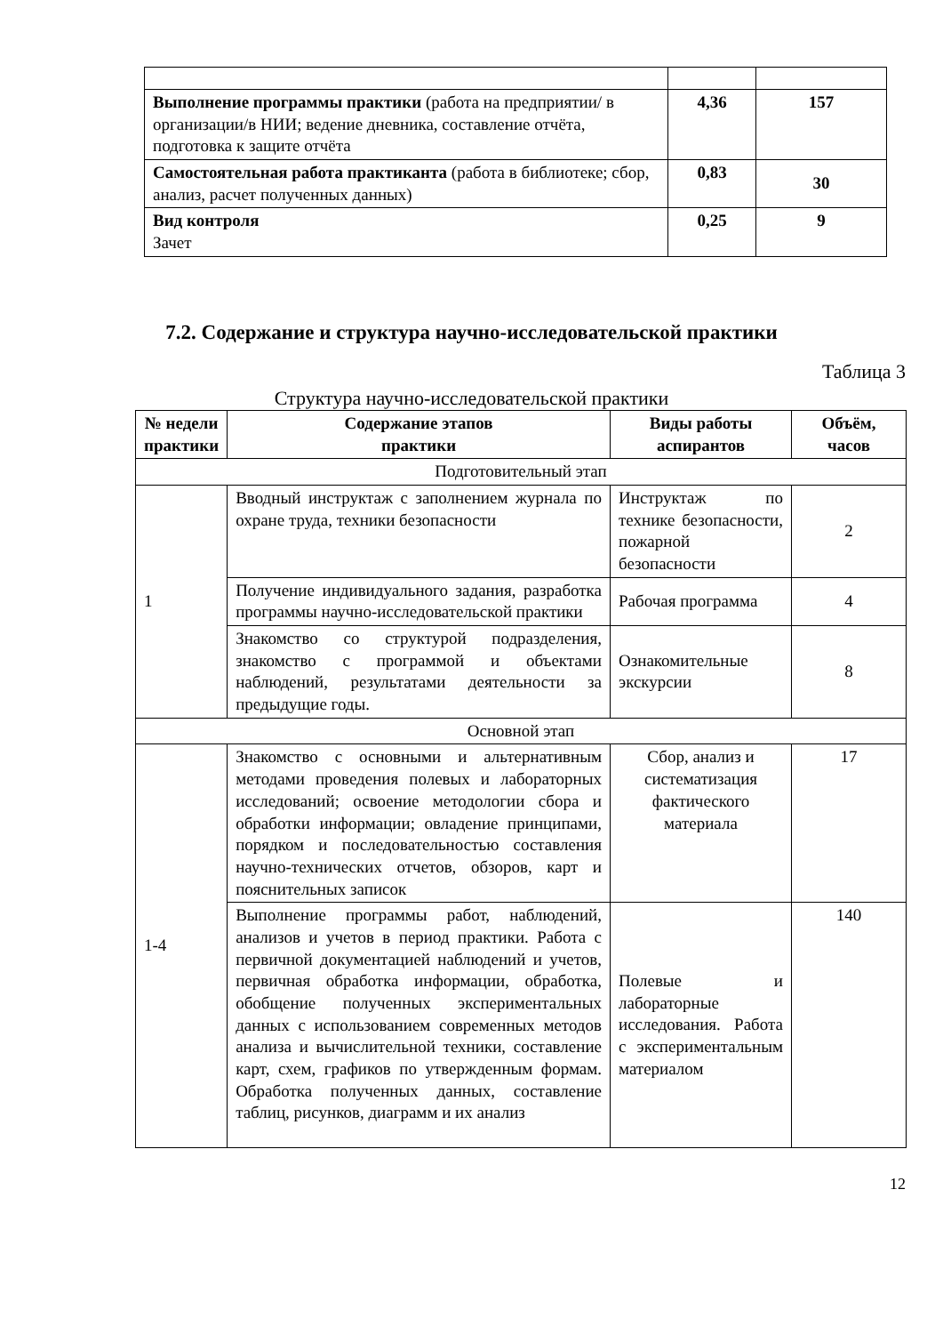| Выполнение программы практики (работа на предприятии/ в организации/в НИИ; ведение дневника, составление отчёта, подготовка к защите отчёта | 4,36 | 157 |
| Самостоятельная работа практиканта (работа в библиотеке; сбор, анализ, расчет полученных данных) | 0,83 | 30 |
| Вид контроля Зачет | 0,25 | 9 |
7.2. Содержание и структура научно-исследовательской практики
Таблица 3
Структура научно-исследовательской практики
| № недели практики | Содержание этапов практики | Виды работы аспирантов | Объём, часов |
| --- | --- | --- | --- |
| Подготовительный этап | | | |
| 1 | Вводный инструктаж с заполнением журнала по охране труда, техники безопасности | Инструктаж по технике безопасности, пожарной безопасности | 2 |
| | Получение индивидуального задания, разработка программы научно-исследовательской практики | Рабочая программа | 4 |
| | Знакомство со структурой подразделения, знакомство с программой и объектами наблюдений, результатами деятельности за предыдущие годы. | Ознакомительные экскурсии | 8 |
| Основной этап | | | |
| 1-4 | Знакомство с основными и альтернативным методами проведения полевых и лабораторных исследований; освоение методологии сбора и обработки информации; овладение принципами, порядком и последовательностью составления научно-технических отчетов, обзоров, карт и пояснительных записок | Сбор, анализ и систематизация фактического материала | 17 |
| | Выполнение программы работ, наблюдений, анализов и учетов в период практики. Работа с первичной документацией наблюдений и учетов, первичная обработка информации, обработка, обобщение полученных экспериментальных данных с использованием современных методов анализа и вычислительной техники, составление карт, схем, графиков по утвержденным формам. Обработка полученных данных, составление таблиц, рисунков, диаграмм и их анализ | Полевые и лабораторные исследования. Работа с экспериментальным материалом | 140 |
12